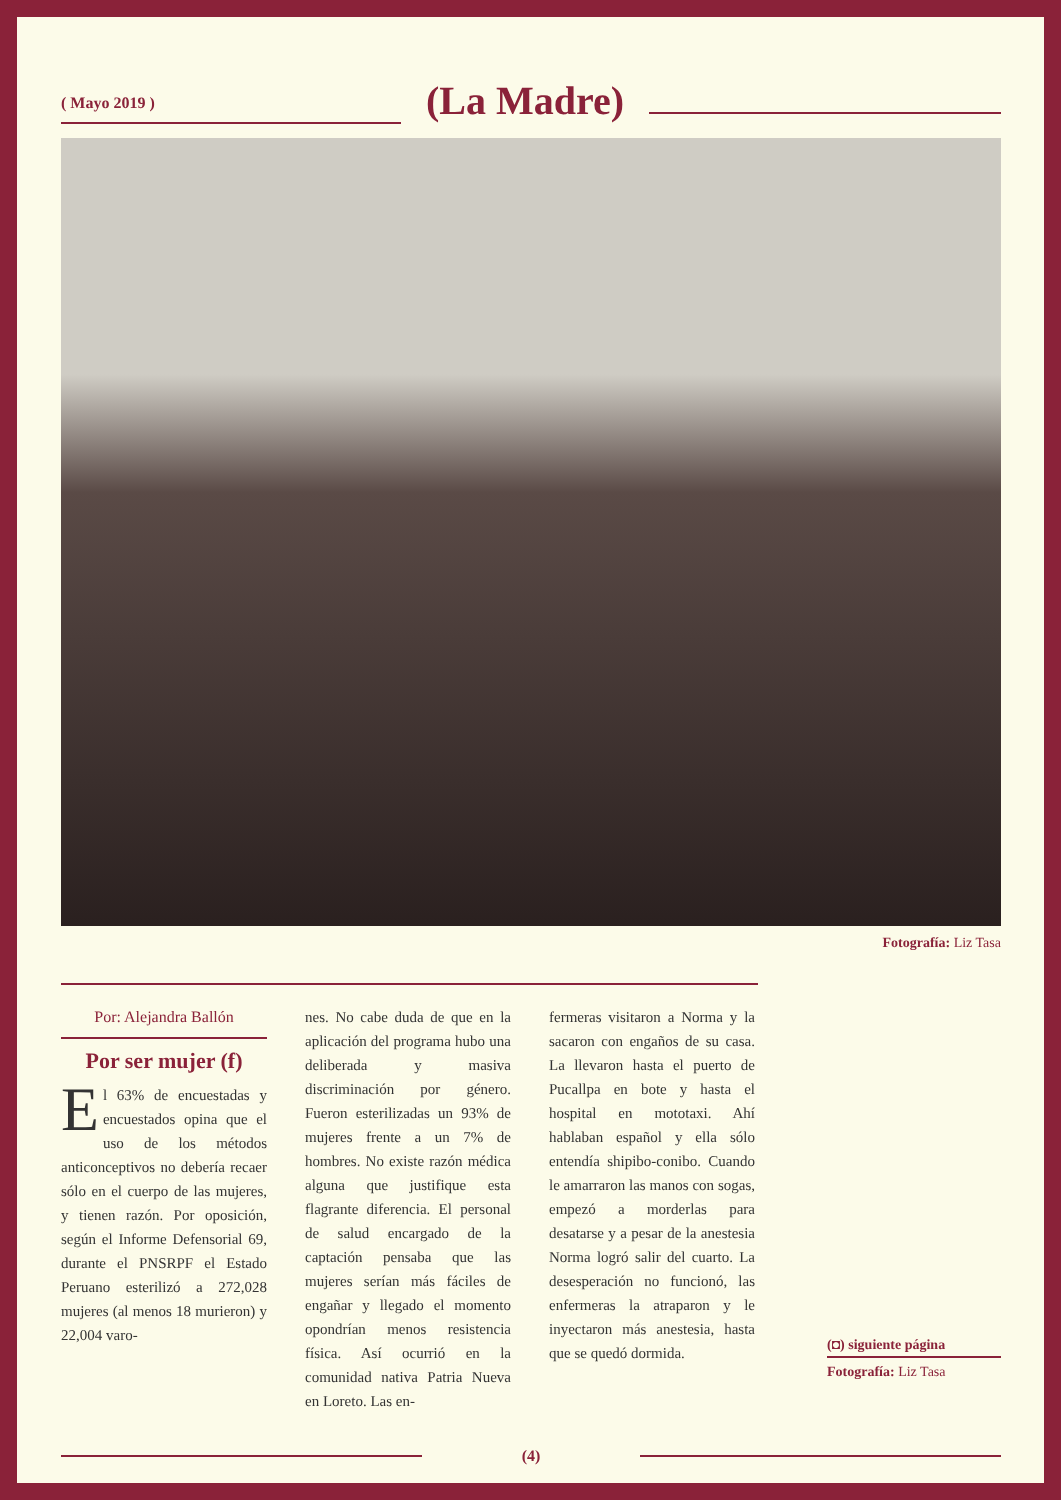( Mayo 2019 )
(La Madre)
Fotografía: Liz Tasa
Por: Alejandra Ballón
Por ser mujer (f)
El 63% de encuestadas y encuestados opina que el uso de los métodos anticonceptivos no debería recaer sólo en el cuerpo de las mujeres, y tienen razón. Por oposición, según el Informe Defensorial 69, durante el PNSRPF el Estado Peruano esterilizó a 272,028 mujeres (al menos 18 murieron) y 22,004 varo-
nes. No cabe duda de que en la aplicación del programa hubo una deliberada y masiva discriminación por género. Fueron esterilizadas un 93% de mujeres frente a un 7% de hombres. No existe razón médica alguna que justifique esta flagrante diferencia. El personal de salud encargado de la captación pensaba que las mujeres serían más fáciles de engañar y llegado el momento opondrían menos resistencia física. Así ocurrió en la comunidad nativa Patria Nueva en Loreto. Las en-
fermeras visitaron a Norma y la sacaron con engaños de su casa. La llevaron hasta el puerto de Pucallpa en bote y hasta el hospital en mototaxi. Ahí hablaban español y ella sólo entendía shipibo-conibo. Cuando le amarraron las manos con sogas, empezó a morderlas para desatarse y a pesar de la anestesia Norma logró salir del cuarto. La desesperación no funcionó, las enfermeras la atraparon y le inyectaron más anestesia, hasta que se quedó dormida.
(◘) siguiente página
Fotografía: Liz Tasa
(4)